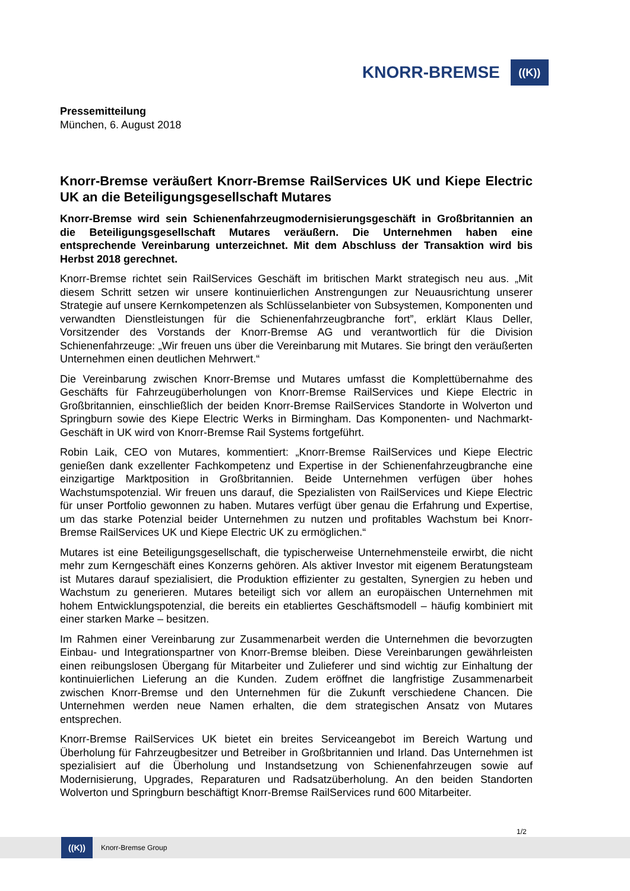KNORR-BREMSE
((K))
Pressemitteilung
München, 6. August 2018
Knorr-Bremse veräußert Knorr-Bremse RailServices UK und Kiepe Electric UK an die Beteiligungsgesellschaft Mutares
Knorr-Bremse wird sein Schienenfahrzeugmodernisierungsgeschäft in Großbritannien an die Beteiligungsgesellschaft Mutares veräußern. Die Unternehmen haben eine entsprechende Vereinbarung unterzeichnet. Mit dem Abschluss der Transaktion wird bis Herbst 2018 gerechnet.
Knorr-Bremse richtet sein RailServices Geschäft im britischen Markt strategisch neu aus. „Mit diesem Schritt setzen wir unsere kontinuierlichen Anstrengungen zur Neuausrichtung unserer Strategie auf unsere Kernkompetenzen als Schlüsselanbieter von Subsystemen, Komponenten und verwandten Dienstleistungen für die Schienenfahrzeugbranche fort”, erklärt Klaus Deller, Vorsitzender des Vorstands der Knorr-Bremse AG und verantwortlich für die Division Schienenfahrzeuge: „Wir freuen uns über die Vereinbarung mit Mutares. Sie bringt den veräußerten Unternehmen einen deutlichen Mehrwert.“
Die Vereinbarung zwischen Knorr-Bremse und Mutares umfasst die Komplettübernahme des Geschäfts für Fahrzeugüberholungen von Knorr-Bremse RailServices und Kiepe Electric in Großbritannien, einschließlich der beiden Knorr-Bremse RailServices Standorte in Wolverton und Springburn sowie des Kiepe Electric Werks in Birmingham. Das Komponenten- und Nachmarkt-Geschäft in UK wird von Knorr-Bremse Rail Systems fortgeführt.
Robin Laik, CEO von Mutares, kommentiert: „Knorr-Bremse RailServices und Kiepe Electric genießen dank exzellenter Fachkompetenz und Expertise in der Schienenfahrzeugbranche eine einzigartige Marktposition in Großbritannien. Beide Unternehmen verfügen über hohes Wachstumspotenzial. Wir freuen uns darauf, die Spezialisten von RailServices und Kiepe Electric für unser Portfolio gewonnen zu haben. Mutares verfügt über genau die Erfahrung und Expertise, um das starke Potenzial beider Unternehmen zu nutzen und profitables Wachstum bei Knorr-Bremse RailServices UK und Kiepe Electric UK zu ermöglichen.“
Mutares ist eine Beteiligungsgesellschaft, die typischerweise Unternehmensteile erwirbt, die nicht mehr zum Kerngeschäft eines Konzerns gehören. Als aktiver Investor mit eigenem Beratungsteam ist Mutares darauf spezialisiert, die Produktion effizienter zu gestalten, Synergien zu heben und Wachstum zu generieren. Mutares beteiligt sich vor allem an europäischen Unternehmen mit hohem Entwicklungspotenzial, die bereits ein etabliertes Geschäftsmodell – häufig kombiniert mit einer starken Marke – besitzen.
Im Rahmen einer Vereinbarung zur Zusammenarbeit werden die Unternehmen die bevorzugten Einbau- und Integrationspartner von Knorr-Bremse bleiben. Diese Vereinbarungen gewährleisten einen reibungslosen Übergang für Mitarbeiter und Zulieferer und sind wichtig zur Einhaltung der kontinuierlichen Lieferung an die Kunden. Zudem eröffnet die langfristige Zusammenarbeit zwischen Knorr-Bremse und den Unternehmen für die Zukunft verschiedene Chancen. Die Unternehmen werden neue Namen erhalten, die dem strategischen Ansatz von Mutares entsprechen.
Knorr-Bremse RailServices UK bietet ein breites Serviceangebot im Bereich Wartung und Überholung für Fahrzeugbesitzer und Betreiber in Großbritannien und Irland. Das Unternehmen ist spezialisiert auf die Überholung und Instandsetzung von Schienenfahrzeugen sowie auf Modernisierung, Upgrades, Reparaturen und Radsatzüberholung. An den beiden Standorten Wolverton und Springburn beschäftigt Knorr-Bremse RailServices rund 600 Mitarbeiter.
1/2
((K))
Knorr-Bremse Group